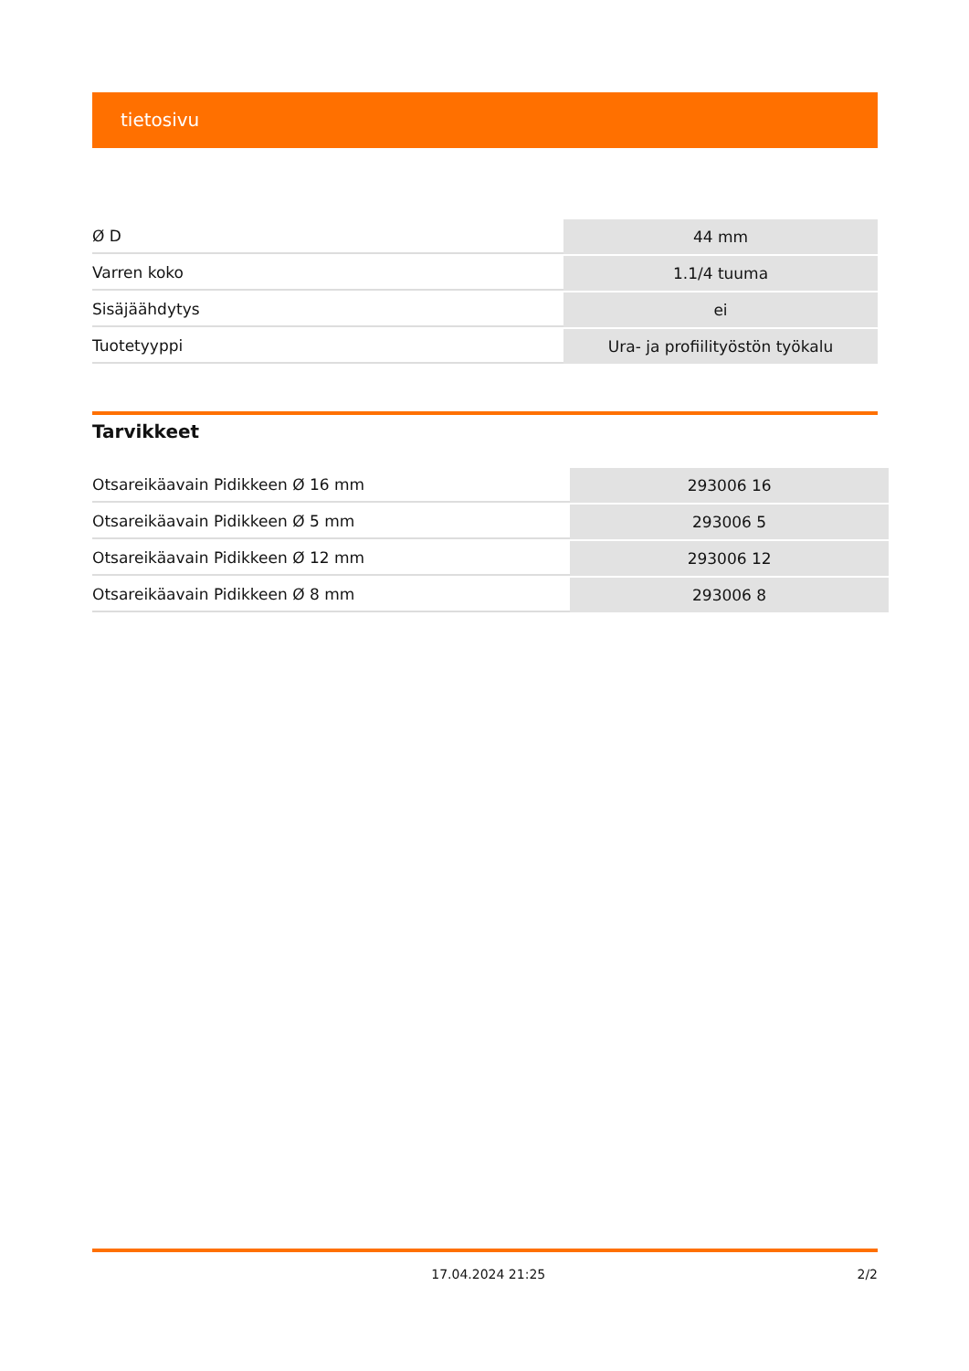tietosivu
| Ø D | 44 mm |
| Varren koko | 1.1/4 tuuma |
| Sisäjäähdytys | ei |
| Tuotetyyppi | Ura- ja profiilityöstön työkalu |
Tarvikkeet
| Otsareikäavain Pidikkeen Ø 16 mm | 293006 16 |
| Otsareikäavain Pidikkeen Ø 5 mm | 293006 5 |
| Otsareikäavain Pidikkeen Ø 12 mm | 293006 12 |
| Otsareikäavain Pidikkeen Ø 8 mm | 293006 8 |
17.04.2024 21:25 2/2